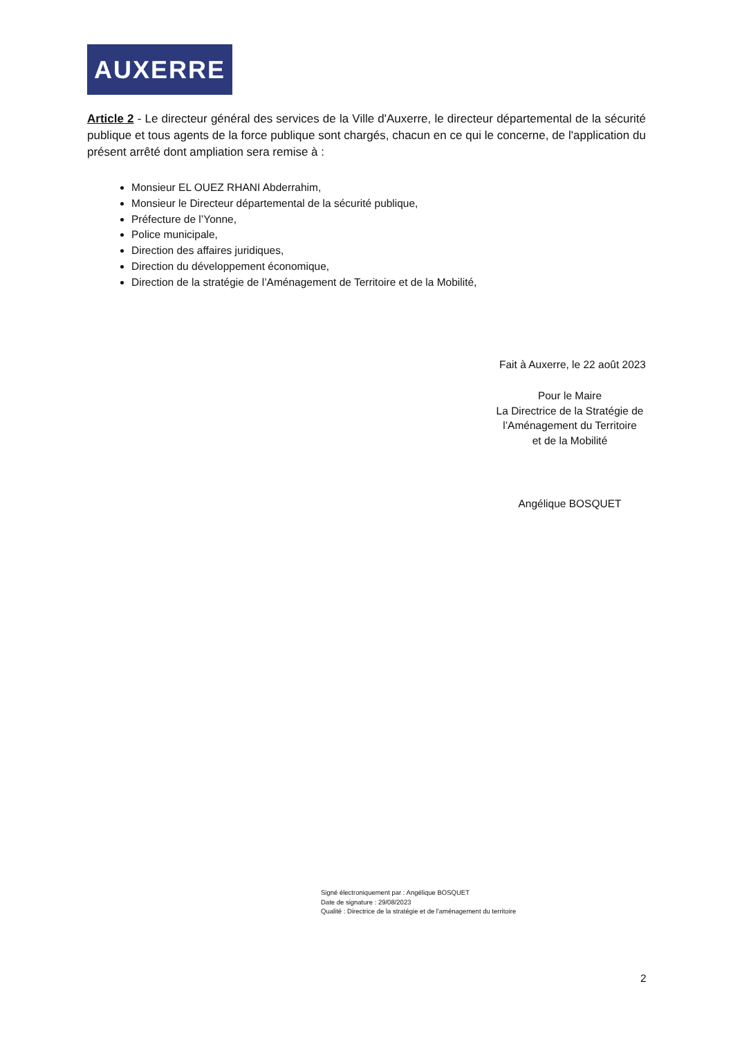AUXERRE
Article 2 - Le directeur général des services de la Ville d'Auxerre, le directeur départemental de la sécurité publique et tous agents de la force publique sont chargés, chacun en ce qui le concerne, de l'application du présent arrêté dont ampliation sera remise à :
Monsieur EL OUEZ RHANI Abderrahim,
Monsieur le Directeur départemental de la sécurité publique,
Préfecture de l’Yonne,
Police municipale,
Direction des affaires juridiques,
Direction du développement économique,
Direction de la stratégie de l’Aménagement de Territoire et de la Mobilité,
Fait à Auxerre, le 22 août 2023
Pour le Maire
La Directrice de la Stratégie de
l’Aménagement du Territoire
et de la Mobilité
Angélique BOSQUET
Signé électroniquement par : Angélique BOSQUET
Date de signature : 29/08/2023
Qualité : Directrice de la stratégie et de l'aménagement du territoire
2